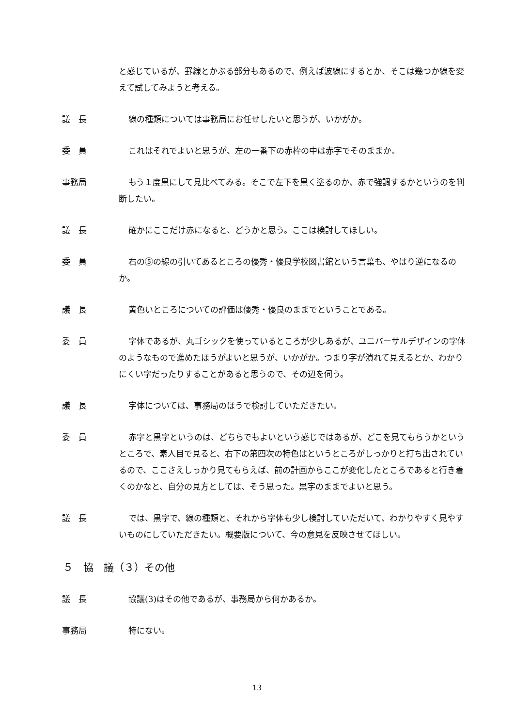と感じているが、罫線とかぶる部分もあるので、例えば波線にするとか、そこは幾つか線を変えて試してみようと考える。
議　長 線の種類については事務局にお任せしたいと思うが、いかがか。
委　員 これはそれでよいと思うが、左の一番下の赤枠の中は赤字でそのままか。
事務局 もう１度黒にして見比べてみる。そこで左下を黒く塗るのか、赤で強調するかというのを判断したい。
議　長 確かにここだけ赤になると、どうかと思う。ここは検討してほしい。
委　員 右の⑤の線の引いてあるところの優秀・優良学校図書館という言葉も、やはり逆になるのか。
議　長 黄色いところについての評価は優秀・優良のままでということである。
委　員 字体であるが、丸ゴシックを使っているところが少しあるが、ユニバーサルデザインの字体のようなもので進めたほうがよいと思うが、いかがか。つまり字が潰れて見えるとか、わかりにくい字だったりすることがあると思うので、その辺を伺う。
議　長 字体については、事務局のほうで検討していただきたい。
委　員 赤字と黒字というのは、どちらでもよいという感じではあるが、どこを見てもらうかというところで、素人目で見ると、右下の第四次の特色はというところがしっかりと打ち出されているので、ここさえしっかり見てもらえば、前の計画からここが変化したところであると行き着くのかなと、自分の見方としては、そう思った。黒字のままでよいと思う。
議　長 では、黒字で、線の種類と、それから字体も少し検討していただいて、わかりやすく見やすいものにしていただきたい。概要版について、今の意見を反映させてほしい。
５　協　議（３）その他
議　長 協議(3)はその他であるが、事務局から何かあるか。
事務局 特にない。
13